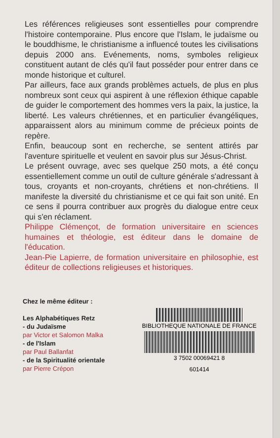Les références religieuses sont essentielles pour comprendre l'histoire contemporaine. Plus encore que l'Islam, le judaïsme ou le bouddhisme, le christianisme a influencé toutes les civilisations depuis 2000 ans. Evénements, noms, symboles religieux constituent autant de clés qu'il faut posséder pour entrer dans ce monde historique et culturel.
Par ailleurs, face aux grands problèmes actuels, de plus en plus nombreux sont ceux qui aspirent à une réflexion éthique capable de guider le comportement des hommes vers la paix, la justice, la liberté. Les valeurs chrétiennes, et en particulier évangéliques, apparaissent alors au minimum comme de précieux points de repère.
Enfin, beaucoup sont en recherche, se sentent attirés par l'aventure spirituelle et veulent en savoir plus sur Jésus-Christ.
Le présent ouvrage, avec ses quelque 250 mots, a été conçu essentiellement comme un outil de culture générale s'adressant à tous, croyants et non-croyants, chrétiens et non-chrétiens. Il manifeste la diversité du christianisme et ce qui fait son unité. En ce sens il pourra contribuer aux progrès du dialogue entre ceux qui s'en réclament.
Philippe Clémençot, de formation universitaire en sciences humaines et théologie, est éditeur dans le domaine de l'éducation.
Jean-Pie Lapierre, de formation universitaire en philosophie, est éditeur de collections religieuses et historiques.
Chez le même éditeur :
Les Alphabétiques Retz
- du Judaïsme
par Victor et Salomon Malka
- de l'Islam
par Paul Ballanfat
- de la Spiritualité orientale
par Pierre Crépon
BIBLIOTHEQUE NATIONALE DE FRANCE
3 7502 00069421 8
601414